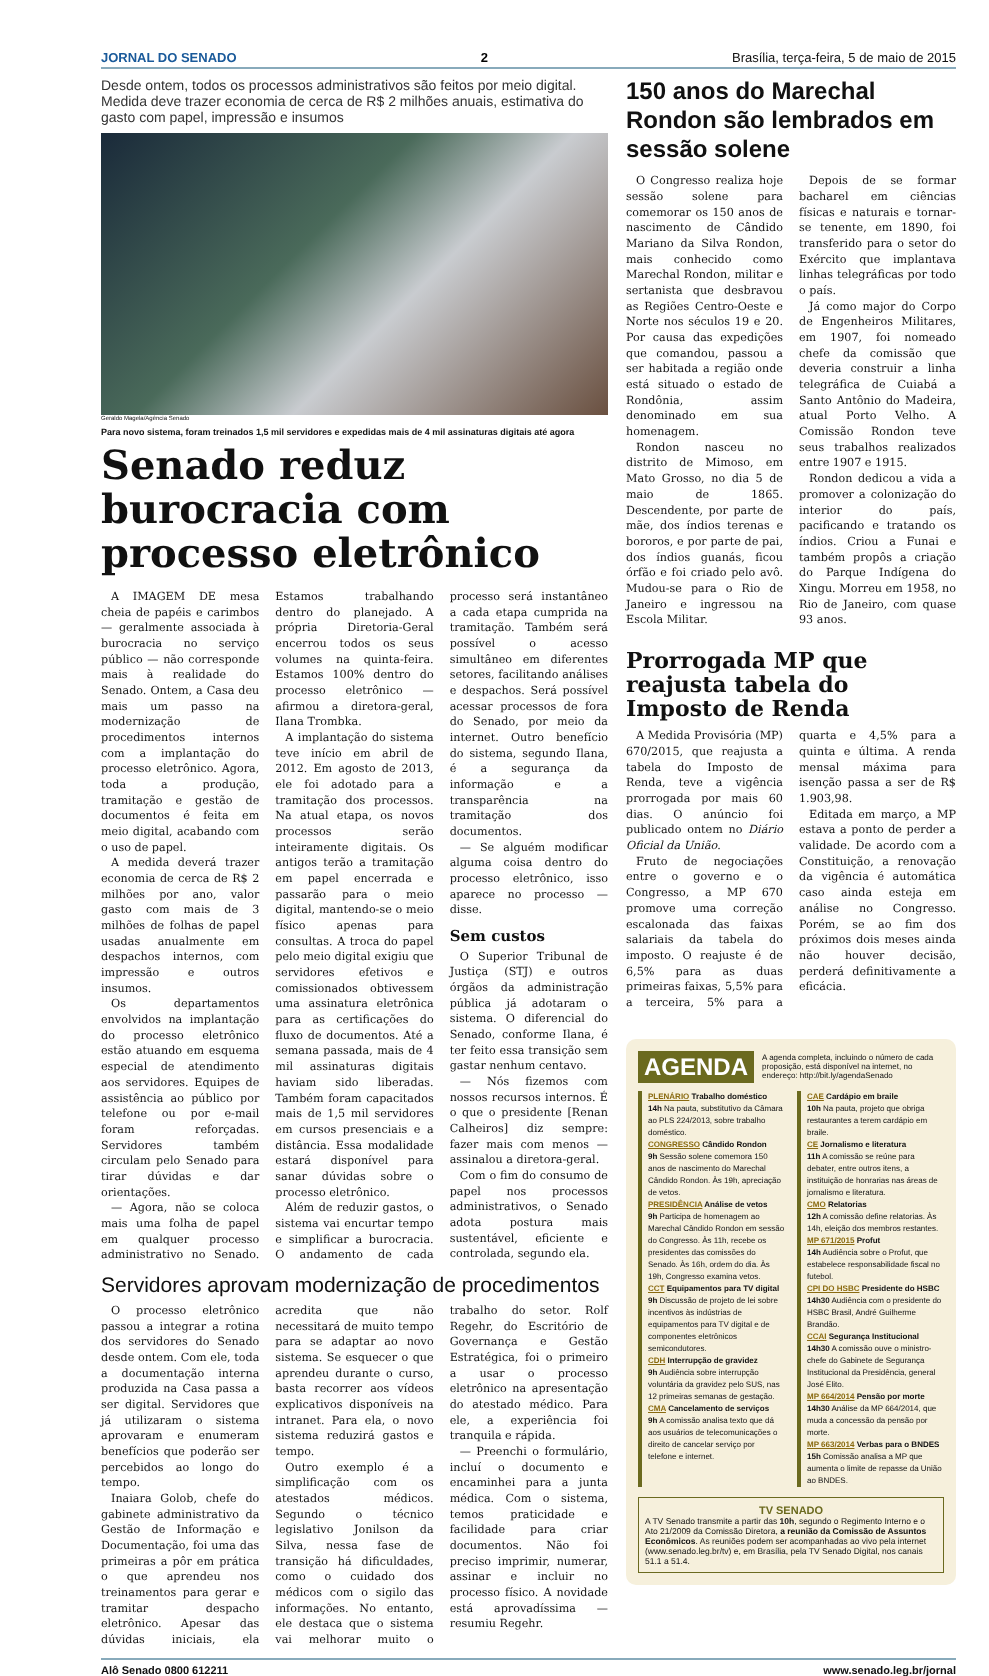JORNAL DO SENADO 2 Brasília, terça-feira, 5 de maio de 2015
Desde ontem, todos os processos administrativos são feitos por meio digital. Medida deve trazer economia de cerca de R$ 2 milhões anuais, estimativa do gasto com papel, impressão e insumos
Geraldo Magela/Agência Senado
Para novo sistema, foram treinados 1,5 mil servidores e expedidas mais de 4 mil assinaturas digitais até agora
Senado reduz burocracia com processo eletrônico
A IMAGEM DE mesa cheia de papéis e carimbos — geralmente associada à burocracia no serviço público — não corresponde mais à realidade do Senado. Ontem, a Casa deu mais um passo na modernização de procedimentos internos com a implantação do processo eletrônico. Agora, toda a produção, tramitação e gestão de documentos é feita em meio digital, acabando com o uso de papel.
A medida deverá trazer economia de cerca de R$ 2 milhões por ano, valor gasto com mais de 3 milhões de folhas de papel usadas anualmente em despachos internos, com impressão e outros insumos.
Os departamentos envolvidos na implantação do processo eletrônico estão atuando em esquema especial de atendimento aos servidores. Equipes de assistência ao público por telefone ou por e-mail foram reforçadas. Servidores também circulam pelo Senado para tirar dúvidas e dar orientações.
— Agora, não se coloca mais uma folha de papel em qualquer processo administrativo no Senado. Estamos trabalhando dentro do planejado. A própria Diretoria-Geral encerrou todos os seus volumes na quinta-feira. Estamos 100% dentro do processo eletrônico — afirmou a diretora-geral, Ilana Trombka.
A implantação do sistema teve início em abril de 2012. Em agosto de 2013, ele foi adotado para a tramitação dos processos. Na atual etapa, os novos processos serão inteiramente digitais. Os antigos terão a tramitação em papel encerrada e passarão para o meio digital, mantendo-se o meio físico apenas para consultas. A troca do papel pelo meio digital exigiu que servidores efetivos e comissionados obtivessem uma assinatura eletrônica para as certificações do fluxo de documentos. Até a semana passada, mais de 4 mil assinaturas digitais haviam sido liberadas. Também foram capacitados mais de 1,5 mil servidores em cursos presenciais e a distância. Essa modalidade estará disponível para sanar dúvidas sobre o processo eletrônico.
Além de reduzir gastos, o sistema vai encurtar tempo e simplificar a burocracia. O andamento de cada processo será instantâneo a cada etapa cumprida na tramitação. Também será possível o acesso simultâneo em diferentes setores, facilitando análises e despachos. Será possível acessar processos de fora do Senado, por meio da internet. Outro benefício do sistema, segundo Ilana, é a segurança da informação e a transparência na tramitação dos documentos.
— Se alguém modificar alguma coisa dentro do processo eletrônico, isso aparece no processo — disse.
Sem custos
O Superior Tribunal de Justiça (STJ) e outros órgãos da administração pública já adotaram o sistema. O diferencial do Senado, conforme Ilana, é ter feito essa transição sem gastar nenhum centavo.
— Nós fizemos com nossos recursos internos. É o que o presidente [Renan Calheiros] diz sempre: fazer mais com menos — assinalou a diretora-geral.
Com o fim do consumo de papel nos processos administrativos, o Senado adota postura mais sustentável, eficiente e controlada, segundo ela.
Servidores aprovam modernização de procedimentos
O processo eletrônico passou a integrar a rotina dos servidores do Senado desde ontem. Com ele, toda a documentação interna produzida na Casa passa a ser digital. Servidores que já utilizaram o sistema aprovaram e enumeram benefícios que poderão ser percebidos ao longo do tempo.
Inaiara Golob, chefe do gabinete administrativo da Gestão de Informação e Documentação, foi uma das primeiras a pôr em prática o que aprendeu nos treinamentos para gerar e tramitar despacho eletrônico. Apesar das dúvidas iniciais, ela acredita que não necessitará de muito tempo para se adaptar ao novo sistema. Se esquecer o que aprendeu durante o curso, basta recorrer aos vídeos explicativos disponíveis na intranet. Para ela, o novo sistema reduzirá gastos e tempo.
Outro exemplo é a simplificação com os atestados médicos. Segundo o técnico legislativo Jonilson da Silva, nessa fase de transição há dificuldades, como o cuidado dos médicos com o sigilo das informações. No entanto, ele destaca que o sistema vai melhorar muito o trabalho do setor. Rolf Regehr, do Escritório de Governança e Gestão Estratégica, foi o primeiro a usar o processo eletrônico na apresentação do atestado médico. Para ele, a experiência foi tranquila e rápida.
— Preenchi o formulário, incluí o documento e encaminhei para a junta médica. Com o sistema, temos praticidade e facilidade para criar documentos. Não foi preciso imprimir, numerar, assinar e incluir no processo físico. A novidade está aprovadíssima — resumiu Regehr.
150 anos do Marechal Rondon são lembrados em sessão solene
O Congresso realiza hoje sessão solene para comemorar os 150 anos de nascimento de Cândido Mariano da Silva Rondon, mais conhecido como Marechal Rondon, militar e sertanista que desbravou as Regiões Centro-Oeste e Norte nos séculos 19 e 20. Por causa das expedições que comandou, passou a ser habitada a região onde está situado o estado de Rondônia, assim denominado em sua homenagem.
Rondon nasceu no distrito de Mimoso, em Mato Grosso, no dia 5 de maio de 1865. Descendente, por parte de mãe, dos índios terenas e bororos, e por parte de pai, dos índios guanás, ficou órfão e foi criado pelo avô. Mudou-se para o Rio de Janeiro e ingressou na Escola Militar.
Depois de se formar bacharel em ciências físicas e naturais e tornar-se tenente, em 1890, foi transferido para o setor do Exército que implantava linhas telegráficas por todo o país.
Já como major do Corpo de Engenheiros Militares, em 1907, foi nomeado chefe da comissão que deveria construir a linha telegráfica de Cuiabá a Santo Antônio do Madeira, atual Porto Velho. A Comissão Rondon teve seus trabalhos realizados entre 1907 e 1915.
Rondon dedicou a vida a promover a colonização do interior do país, pacificando e tratando os índios. Criou a Funai e também propôs a criação do Parque Indígena do Xingu. Morreu em 1958, no Rio de Janeiro, com quase 93 anos.
Prorrogada MP que reajusta tabela do Imposto de Renda
A Medida Provisória (MP) 670/2015, que reajusta a tabela do Imposto de Renda, teve a vigência prorrogada por mais 60 dias. O anúncio foi publicado ontem no Diário Oficial da União.
Fruto de negociações entre o governo e o Congresso, a MP 670 promove uma correção escalonada das faixas salariais da tabela do imposto. O reajuste é de 6,5% para as duas primeiras faixas, 5,5% para a terceira, 5% para a quarta e 4,5% para a quinta e última. A renda mensal máxima para isenção passa a ser de R$ 1.903,98.
Editada em março, a MP estava a ponto de perder a validade. De acordo com a Constituição, a renovação da vigência é automática caso ainda esteja em análise no Congresso. Porém, se ao fim dos próximos dois meses ainda não houver decisão, perderá definitivamente a eficácia.
AGENDA A agenda completa, incluindo o número de cada proposição, está disponível na internet, no endereço: http://bit.ly/agendaSenado
PLENÁRIO Trabalho doméstico
14h Na pauta, substitutivo da Câmara ao PLS 224/2013, sobre trabalho doméstico.
CONGRESSO Cândido Rondon
9h Sessão solene comemora 150 anos de nascimento do Marechal Cândido Rondon. Às 19h, apreciação de vetos.
PRESIDÊNCIA Análise de vetos
9h Participa de homenagem ao Marechal Cândido Rondon em sessão do Congresso. Às 11h, recebe os presidentes das comissões do Senado. Às 16h, ordem do dia. Às 19h, Congresso examina vetos.
CCT Equipamentos para TV digital
9h Discussão de projeto de lei sobre incentivos às indústrias de equipamentos para TV digital e de componentes eletrônicos semicondutores.
CDH Interrupção de gravidez
9h Audiência sobre interrupção voluntária da gravidez pelo SUS, nas 12 primeiras semanas de gestação.
CMA Cancelamento de serviços
9h A comissão analisa texto que dá aos usuários de telecomunicações o direito de cancelar serviço por telefone e internet.
CAE Cardápio em braile
10h Na pauta, projeto que obriga restaurantes a terem cardápio em braile.
CE Jornalismo e literatura
11h A comissão se reúne para debater, entre outros itens, a instituição de honrarias nas áreas de jornalismo e literatura.
CMO Relatorias
12h A comissão define relatorias. Às 14h, eleição dos membros restantes.
MP 671/2015 Profut
14h Audiência sobre o Profut, que estabelece responsabilidade fiscal no futebol.
CPI DO HSBC Presidente do HSBC
14h30 Audiência com o presidente do HSBC Brasil, André Guilherme Brandão.
CCAI Segurança Institucional
14h30 A comissão ouve o ministro-chefe do Gabinete de Segurança Institucional da Presidência, general José Elito.
MP 664/2014 Pensão por morte
14h30 Análise da MP 664/2014, que muda a concessão da pensão por morte.
MP 663/2014 Verbas para o BNDES
15h Comissão analisa a MP que aumenta o limite de repasse da União ao BNDES.
TV SENADO
A TV Senado transmite a partir das 10h, segundo o Regimento Interno e o Ato 21/2009 da Comissão Diretora, a reunião da Comissão de Assuntos Econômicos. As reuniões podem ser acompanhadas ao vivo pela internet (www.senado.leg.br/tv) e, em Brasília, pela TV Senado Digital, nos canais 51.1 a 51.4.
Alô Senado 0800 612211 www.senado.leg.br/jornal